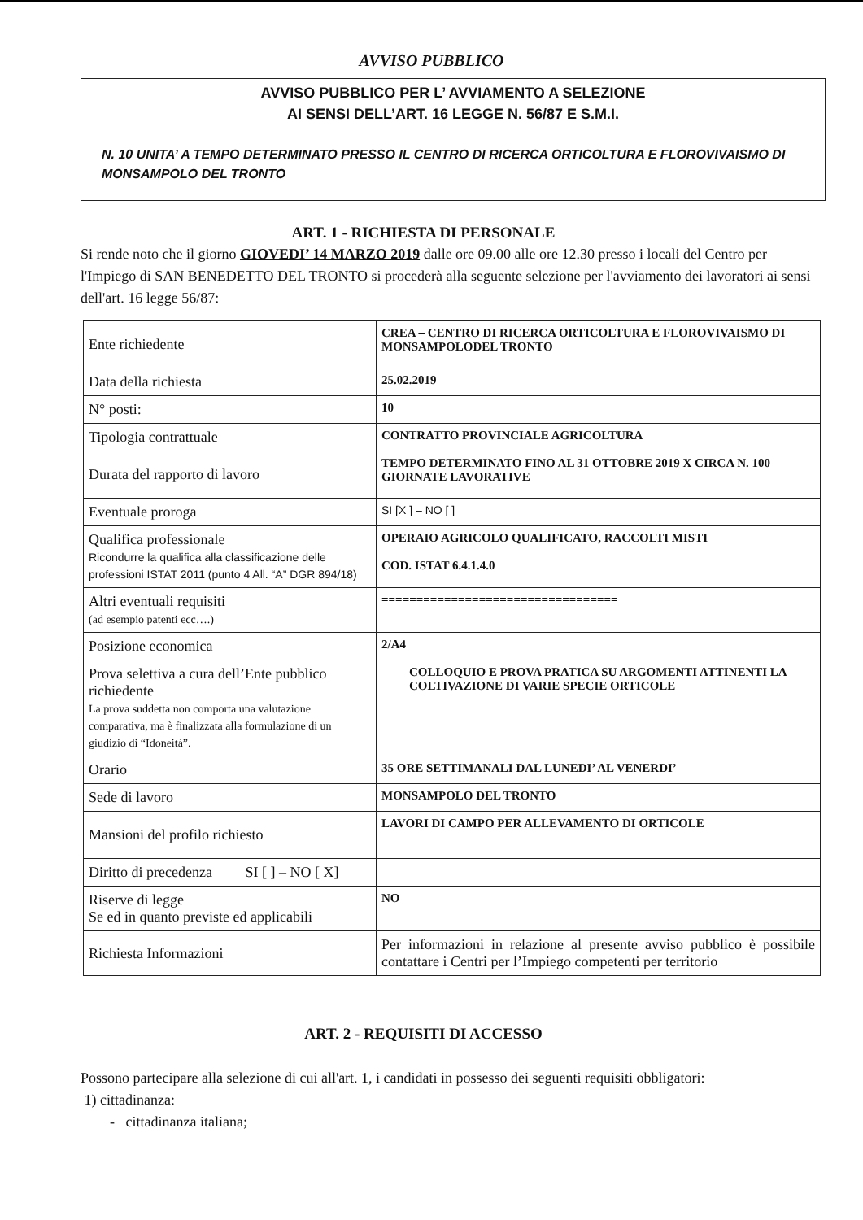AVVISO PUBBLICO
AVVISO PUBBLICO PER L’ AVVIAMENTO A SELEZIONE
AI SENSI DELL’ART. 16 LEGGE N. 56/87 E S.M.I.
N. 10 UNITA’ A TEMPO DETERMINATO PRESSO IL CENTRO DI RICERCA ORTICOLTURA E FLOROVIVAISMO DI MONSAMPOLO DEL TRONTO
ART. 1 - RICHIESTA DI PERSONALE
Si rende noto che il giorno GIOVEDI’ 14 MARZO 2019 dalle ore 09.00 alle ore 12.30 presso i locali del Centro per l'Impiego di SAN BENEDETTO DEL TRONTO si procederà alla seguente selezione per l'avviamento dei lavoratori ai sensi dell'art. 16 legge 56/87:
| Ente richiedente | CREA – CENTRO DI RICERCA ORTICOLTURA E FLOROVIVAISMO DI MONSAMPOLODEL TRONTO |
| Data della richiesta | 25.02.2019 |
| N° posti: | 10 |
| Tipologia contrattuale | CONTRATTO PROVINCIALE AGRICOLTURA |
| Durata del rapporto di lavoro | TEMPO DETERMINATO FINO AL 31 OTTOBRE 2019 X CIRCA N. 100 GIORNATE LAVORATIVE |
| Eventuale proroga | SI [X ] – NO [ ] |
| Qualifica professionale Ricondurre la qualifica alla classificazione delle professioni ISTAT 2011 (punto 4 All. “A” DGR 894/18) | OPERAIO AGRICOLO QUALIFICATO, RACCOLTI MISTI COD. ISTAT 6.4.1.4.0 |
| Altri eventuali requisiti (ad esempio patenti ecc….) | ================================== |
| Posizione economica | 2/A4 |
| Prova selettiva a cura dell’Ente pubblico richiedente La prova suddetta non comporta una valutazione comparativa, ma è finalizzata alla formulazione di un giudizio di “Idoneità”. | COLLOQUIO E PROVA PRATICA SU ARGOMENTI ATTINENTI LA COLTIVAZIONE DI VARIE SPECIE ORTICOLE |
| Orario | 35 ORE SETTIMANALI DAL LUNEDI’ AL VENERDI’ |
| Sede di lavoro | MONSAMPOLO DEL TRONTO |
| Mansioni del profilo richiesto | LAVORI DI CAMPO PER ALLEVAMENTO DI ORTICOLE |
| Diritto di precedenza SI [ ] – NO [ X] | |
| Riserve di legge Se ed in quanto previste ed applicabili | NO |
| Richiesta Informazioni | Per informazioni in relazione al presente avviso pubblico è possibile contattare i Centri per l’Impiego competenti per territorio |
ART. 2 - REQUISITI DI ACCESSO
Possono partecipare alla selezione di cui all'art. 1, i candidati in possesso dei seguenti requisiti obbligatori:
1) cittadinanza:
- cittadinanza italiana;